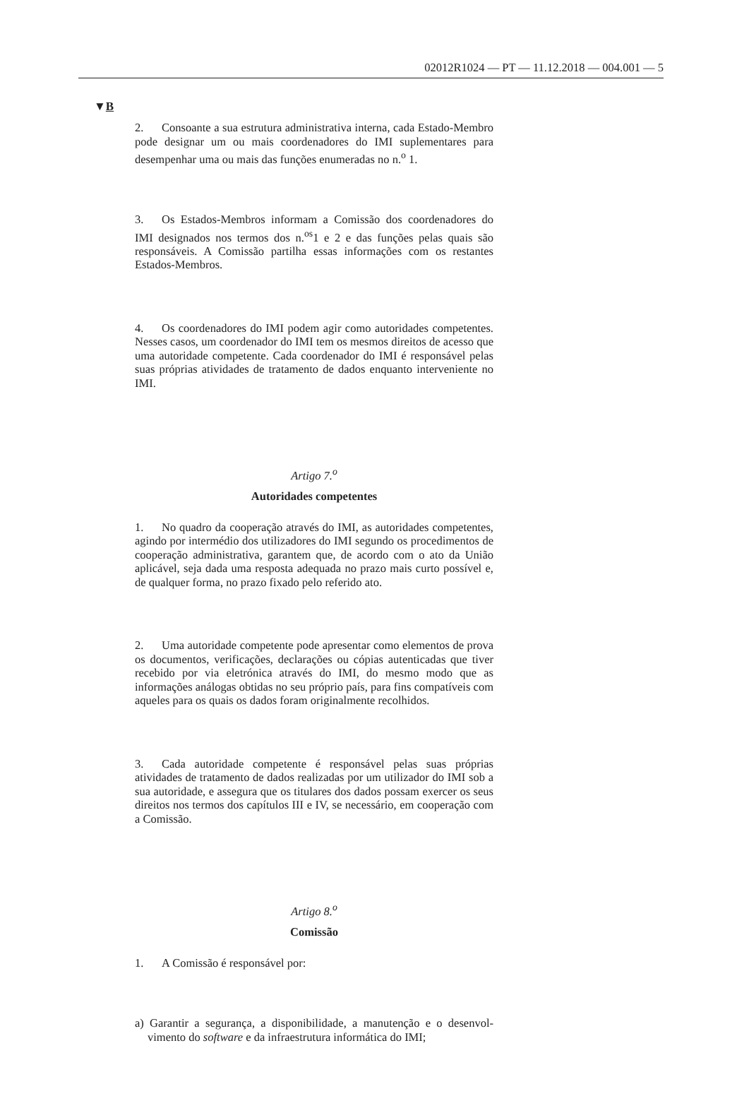02012R1024 — PT — 11.12.2018 — 004.001 — 5
▼B
2. Consoante a sua estrutura administrativa interna, cada Estado-­Membro pode designar um ou mais coordenadores do IMI suplementa­res para desempenhar uma ou mais das funções enumeradas no n.<sup>o</sup> 1.
3. Os Estados-Membros informam a Comissão dos coordenadores do IMI designados nos termos dos n.<sup>os</sup>1 e 2 e das funções pelas quais são responsáveis. A Comissão partilha essas informações com os restantes Estados-Membros.
4. Os coordenadores do IMI podem agir como autoridades compe­tentes. Nesses casos, um coordenador do IMI tem os mesmos direitos de acesso que uma autoridade competente. Cada coordenador do IMI é responsável pelas suas próprias atividades de tratamento de dados en­quanto interveniente no IMI.
Artigo 7.<sup>o</sup>
Autoridades competentes
1. No quadro da cooperação através do IMI, as autoridades compe­tentes, agindo por intermédio dos utilizadores do IMI segundo os pro­cedimentos de cooperação administrativa, garantem que, de acordo com o ato da União aplicável, seja dada uma resposta adequada no prazo mais curto possível e, de qualquer forma, no prazo fixado pelo referido ato.
2. Uma autoridade competente pode apresentar como elementos de prova os documentos, verificações, declarações ou cópias autenticadas que tiver recebido por via eletrónica através do IMI, do mesmo modo que as informações análogas obtidas no seu próprio país, para fins compatíveis com aqueles para os quais os dados foram originalmente recolhidos.
3. Cada autoridade competente é responsável pelas suas próprias atividades de tratamento de dados realizadas por um utilizador do IMI sob a sua autoridade, e assegura que os titulares dos dados possam exercer os seus direitos nos termos dos capítulos III e IV, se necessário, em cooperação com a Comissão.
Artigo 8.<sup>o</sup>
Comissão
1. A Comissão é responsável por:
a) Garantir a segurança, a disponibilidade, a manutenção e o desenvol­vimento do software e da infraestrutura informática do IMI;